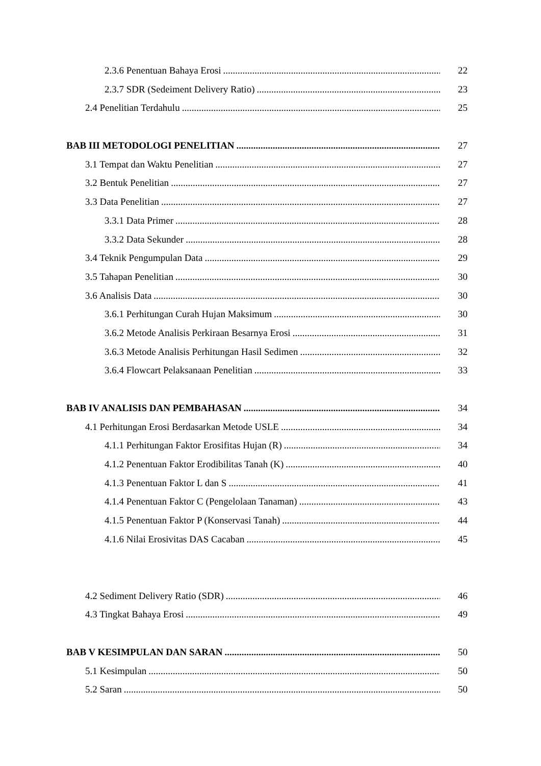2.3.6 Penentuan Bahaya Erosi 22
2.3.7 SDR (Sedeiment Delivery Ratio) 23
2.4 Penelitian Terdahulu 25
BAB III METODOLOGI PENELITIAN 27
3.1 Tempat dan Waktu Penelitian 27
3.2 Bentuk Penelitian 27
3.3 Data Penelitian 27
3.3.1 Data Primer 28
3.3.2 Data Sekunder 28
3.4 Teknik Pengumpulan Data 29
3.5 Tahapan Penelitian 30
3.6 Analisis Data 30
3.6.1 Perhitungan Curah Hujan Maksimum 30
3.6.2 Metode Analisis Perkiraan Besarnya Erosi 31
3.6.3 Metode Analisis Perhitungan Hasil Sedimen 32
3.6.4 Flowcart Pelaksanaan Penelitian 33
BAB IV ANALISIS DAN PEMBAHASAN 34
4.1 Perhitungan Erosi Berdasarkan Metode USLE 34
4.1.1 Perhitungan Faktor Erosifitas Hujan (R) 34
4.1.2 Penentuan Faktor Erodibilitas Tanah (K) 40
4.1.3 Penentuan Faktor L dan S 41
4.1.4 Penentuan Faktor C (Pengelolaan Tanaman) 43
4.1.5 Penentuan Faktor P (Konservasi Tanah) 44
4.1.6 Nilai Erosivitas DAS Cacaban 45
4.2 Sediment Delivery Ratio (SDR) 46
4.3 Tingkat Bahaya Erosi 49
BAB V KESIMPULAN DAN SARAN 50
5.1 Kesimpulan 50
5.2 Saran 50